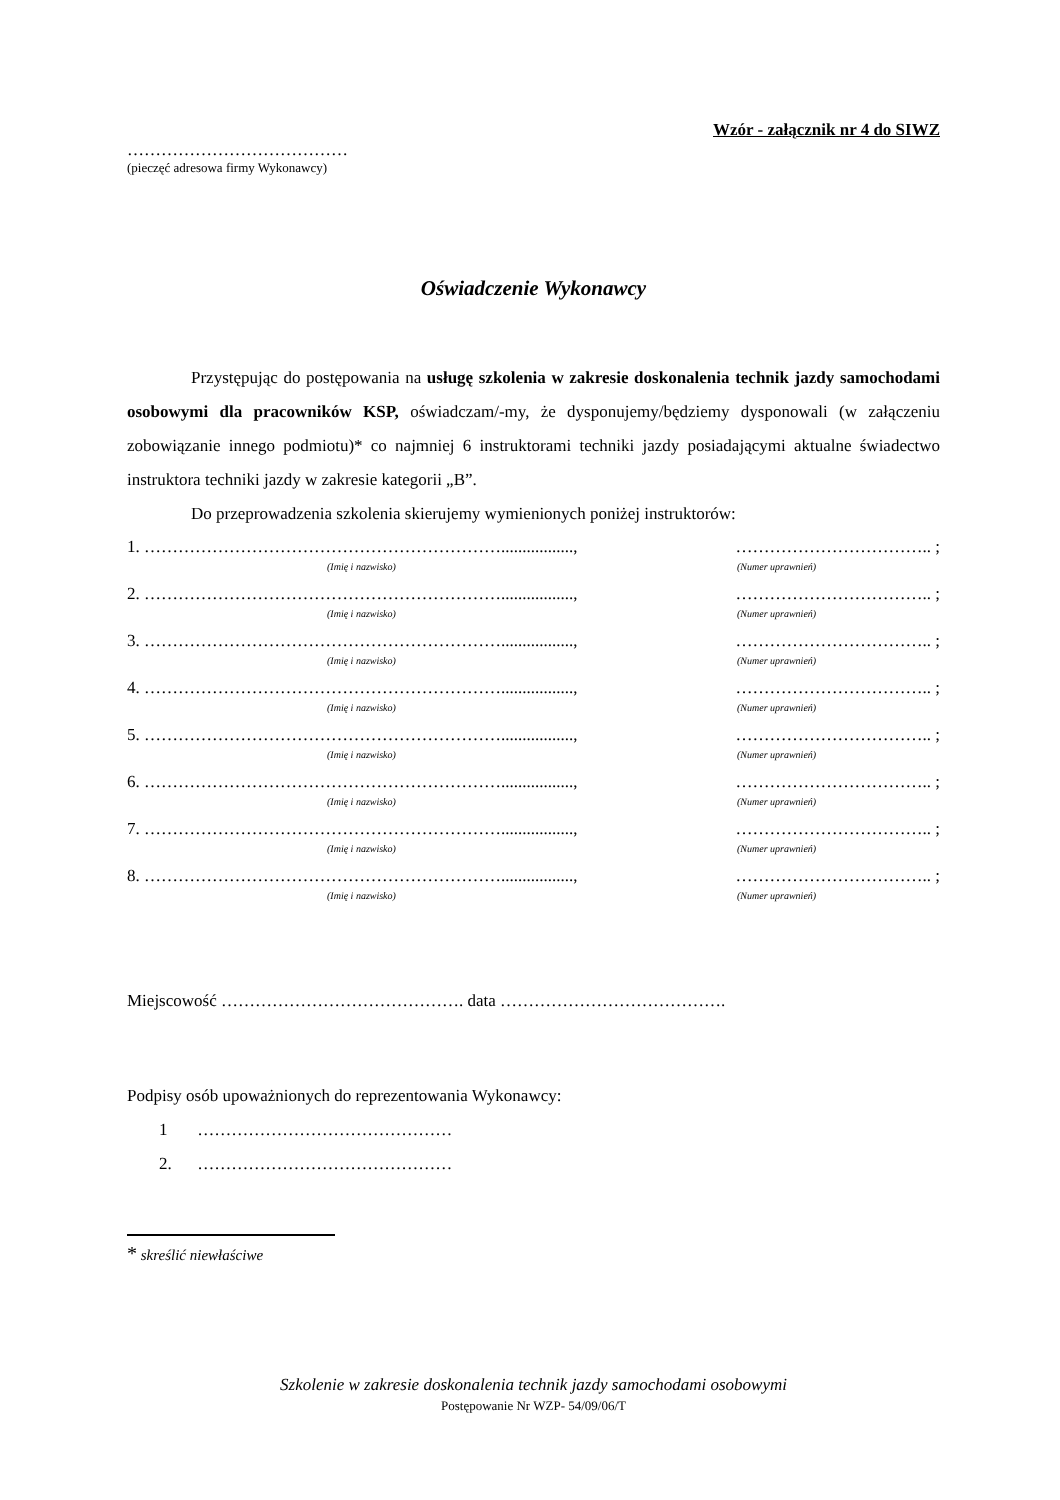Wzór - załącznik nr 4 do SIWZ
…………………………………
(pieczęć adresowa firmy Wykonawcy)
Oświadczenie Wykonawcy
Przystępując do postępowania na usługę szkolenia w zakresie doskonalenia technik jazdy samochodami osobowymi dla pracowników KSP, oświadczam/-my, że dysponujemy/będziemy dysponowali (w załączeniu zobowiązanie innego podmiotu)* co najmniej 6 instruktorami techniki jazdy posiadającymi aktualne świadectwo instruktora techniki jazdy w zakresie kategorii „B”.
Do przeprowadzenia szkolenia skierujemy wymienionych poniżej instruktorów:
1. ………………………………………………………................., …………………………….. ;
(Imię i nazwisko) (Numer uprawnień)
2. ………………………………………………………................., …………………………….. ;
(Imię i nazwisko) (Numer uprawnień)
3. ………………………………………………………................., …………………………….. ;
(Imię i nazwisko) (Numer uprawnień)
4. ………………………………………………………................., …………………………….. ;
(Imię i nazwisko) (Numer uprawnień)
5. ………………………………………………………................., …………………………….. ;
(Imię i nazwisko) (Numer uprawnień)
6. ………………………………………………………................., …………………………….. ;
(Imię i nazwisko) (Numer uprawnień)
7. ………………………………………………………................., …………………………….. ;
(Imię i nazwisko) (Numer uprawnień)
8. ………………………………………………………................., …………………………….. ;
(Imię i nazwisko) (Numer uprawnień)
Miejscowość ……………………………………. data ………………………………….
Podpisy osób upoważnionych do reprezentowania Wykonawcy:
1 ………………………………………
2. ………………………………………
* skreślić niewłaściwe
Szkolenie w zakresie doskonalenia technik jazdy samochodami osobowymi
Postępowanie Nr WZP- 54/09/06/T